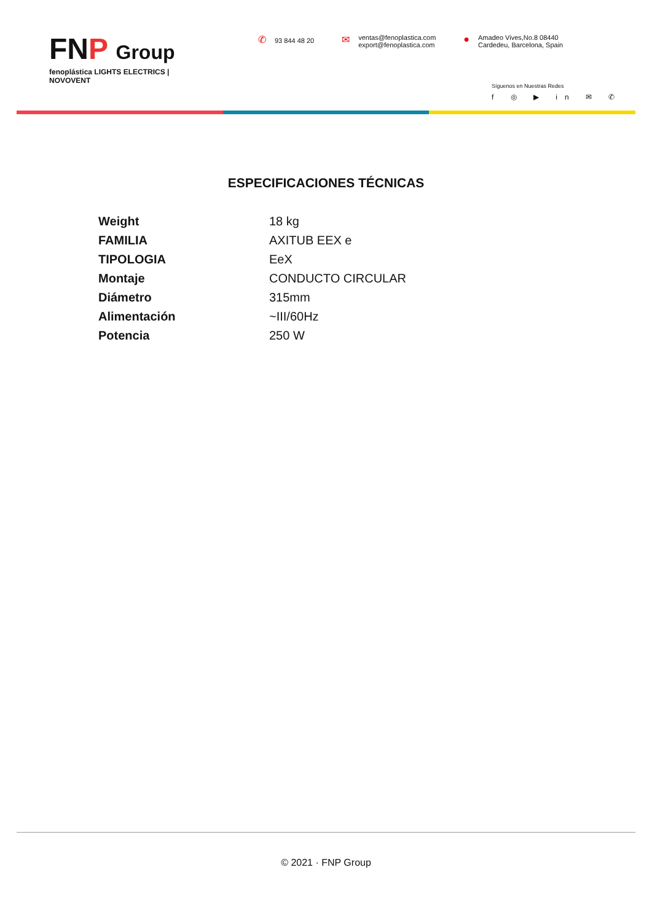FNP Group
fenoplástica LIGHTS ELECTRICS | NOVOVENT
✆ 93 844 48 20
✉ ventas@fenoplastica.com
export@fenoplastica.com
● Amadeo Vives,No.8 08440
Cardedeu, Barcelona, Spain
Síguenos en Nuestras Redes
f ◎ ▶ in ✉ ✆
ESPECIFICACIONES TÉCNICAS
| Weight | 18 kg |
| FAMILIA | AXITUB EEX e |
| TIPOLOGIA | EeX |
| Montaje | CONDUCTO CIRCULAR |
| Diámetro | 315mm |
| Alimentación | ~III/60Hz |
| Potencia | 250 W |
© 2021 · FNP Group